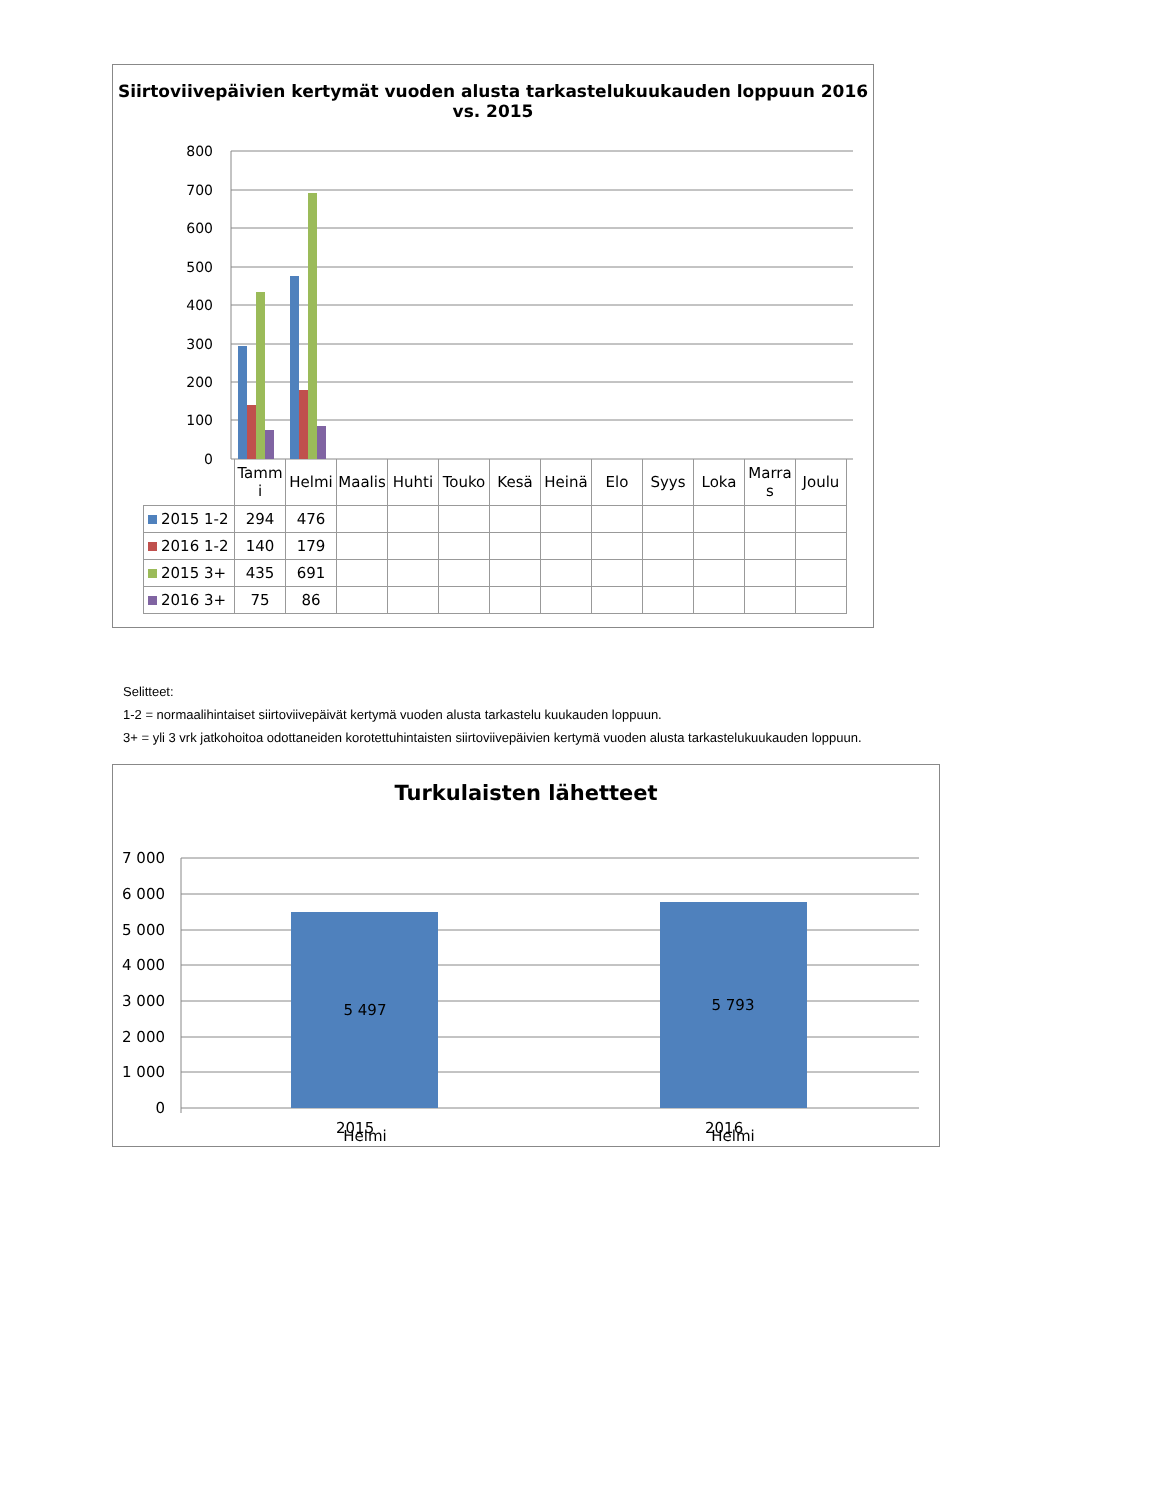Siirtoviivepäivien kertymät vuoden alusta tarkastelukuukauden loppuun 2016 vs. 2015
800
700
600
500
400
300
200
100
0
| | Tamm i | Helmi | Maalis | Huhti | Touko | Kesä | Heinä | Elo | Syys | Loka | Marra s | Joulu |
| 2015 1-2 | 294 | 476 | | | | | | | | | | |
| 2016 1-2 | 140 | 179 | | | | | | | | | | |
| 2015 3+ | 435 | 691 | | | | | | | | | | |
| 2016 3+ | 75 | 86 | | | | | | | | | | |
Selitteet:
1-2 = normaalihintaiset siirtoviivepäivät kertymä vuoden alusta tarkastelu kuukauden loppuun.
3+ = yli 3 vrk jatkohoitoa odottaneiden korotettuhintaisten siirtoviivepäivien kertymä vuoden alusta tarkastelukuukauden loppuun.
Turkulaisten lähetteet
7 000
6 000
5 000
4 000
3 000
2 000
1 000
0
5 497
5 793
Helmi
Helmi
2015 2016